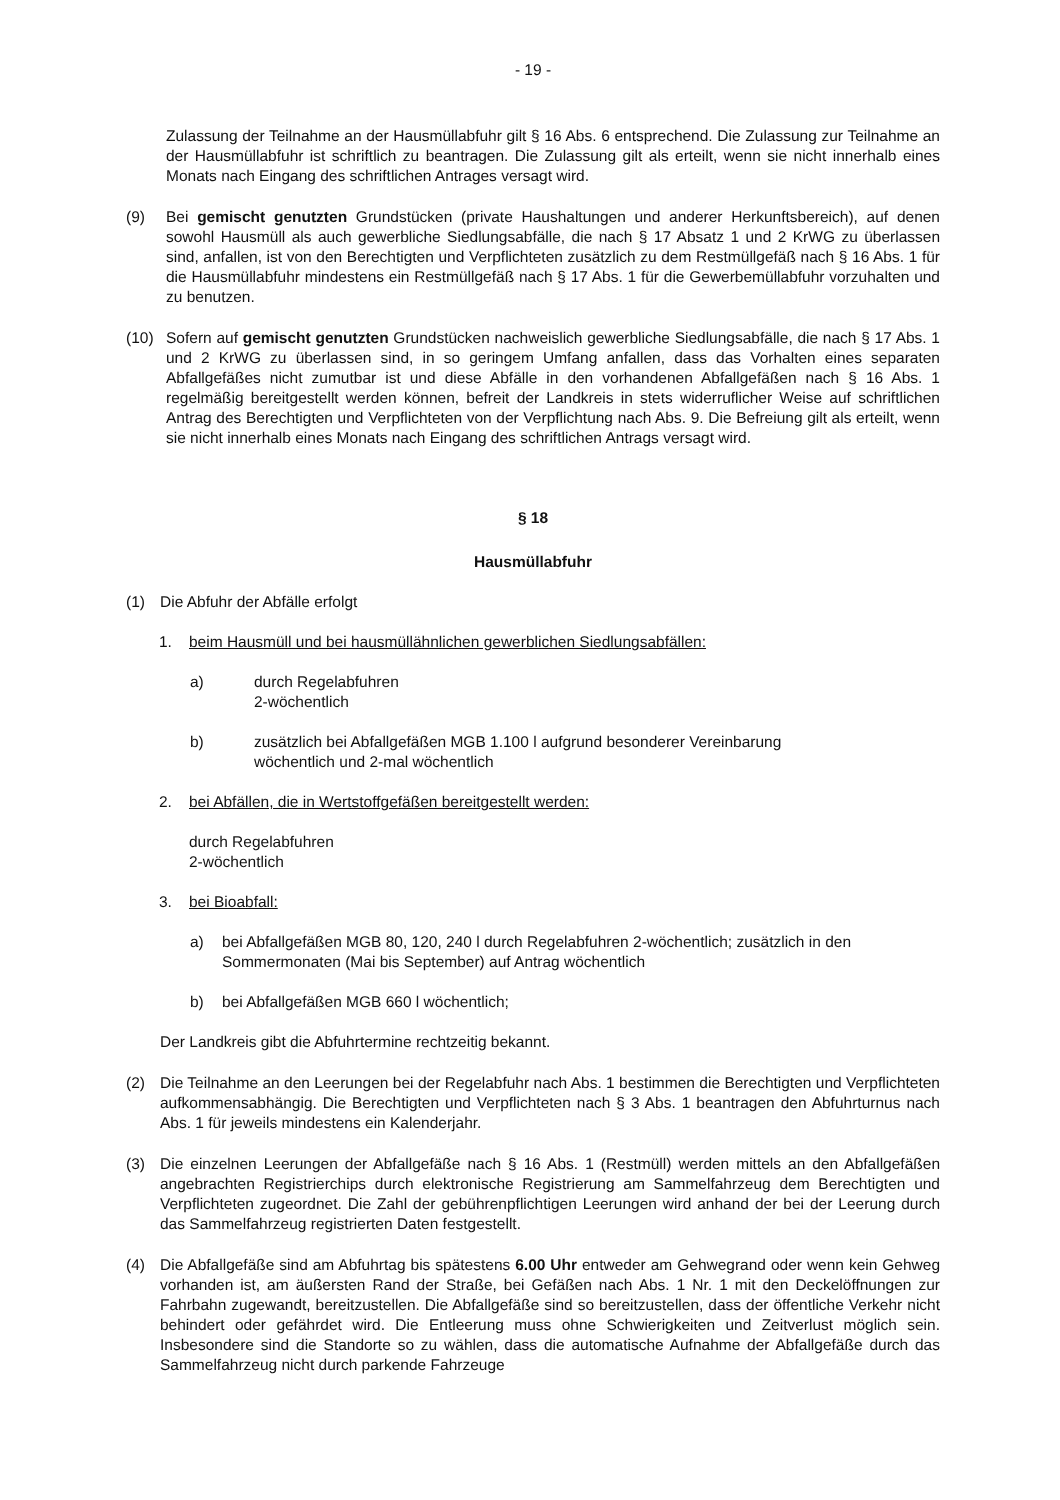- 19 -
Zulassung der Teilnahme an der Hausmüllabfuhr gilt § 16 Abs. 6 entsprechend. Die Zulassung zur Teilnahme an der Hausmüllabfuhr ist schriftlich zu beantragen. Die Zulassung gilt als erteilt, wenn sie nicht innerhalb eines Monats nach Eingang des schriftlichen Antrages versagt wird.
(9) Bei gemischt genutzten Grundstücken (private Haushaltungen und anderer Herkunftsbereich), auf denen sowohl Hausmüll als auch gewerbliche Siedlungsabfälle, die nach § 17 Absatz 1 und 2 KrWG zu überlassen sind, anfallen, ist von den Berechtigten und Verpflichteten zusätzlich zu dem Restmüllgefäß nach § 16 Abs. 1 für die Hausmüllabfuhr mindestens ein Restmüllgefäß nach § 17 Abs. 1 für die Gewerbemüllabfuhr vorzuhalten und zu benutzen.
(10) Sofern auf gemischt genutzten Grundstücken nachweislich gewerbliche Siedlungsabfälle, die nach § 17 Abs. 1 und 2 KrWG zu überlassen sind, in so geringem Umfang anfallen, dass das Vorhalten eines separaten Abfallgefäßes nicht zumutbar ist und diese Abfälle in den vorhandenen Abfallgefäßen nach § 16 Abs. 1 regelmäßig bereitgestellt werden können, befreit der Landkreis in stets widerruflicher Weise auf schriftlichen Antrag des Berechtigten und Verpflichteten von der Verpflichtung nach Abs. 9. Die Befreiung gilt als erteilt, wenn sie nicht innerhalb eines Monats nach Eingang des schriftlichen Antrags versagt wird.
§ 18
Hausmüllabfuhr
(1) Die Abfuhr der Abfälle erfolgt
1. beim Hausmüll und bei hausmüllähnlichen gewerblichen Siedlungsabfällen:
a) durch Regelabfuhren
2-wöchentlich
b) zusätzlich bei Abfallgefäßen MGB 1.100 l aufgrund besonderer Vereinbarung
wöchentlich und 2-mal wöchentlich
2. bei Abfällen, die in Wertstoffgefäßen bereitgestellt werden:
durch Regelabfuhren
2-wöchentlich
3. bei Bioabfall:
a) bei Abfallgefäßen MGB 80, 120, 240 l durch Regelabfuhren 2-wöchentlich; zusätzlich in den Sommermonaten (Mai bis September) auf Antrag wöchentlich
b) bei Abfallgefäßen MGB 660 l wöchentlich;
Der Landkreis gibt die Abfuhrtermine rechtzeitig bekannt.
(2) Die Teilnahme an den Leerungen bei der Regelabfuhr nach Abs. 1 bestimmen die Berechtigten und Verpflichteten aufkommensabhängig. Die Berechtigten und Verpflichteten nach § 3 Abs. 1 beantragen den Abfuhrturnus nach Abs. 1 für jeweils mindestens ein Kalenderjahr.
(3) Die einzelnen Leerungen der Abfallgefäße nach § 16 Abs. 1 (Restmüll) werden mittels an den Abfallgefäßen angebrachten Registrierchips durch elektronische Registrierung am Sammelfahrzeug dem Berechtigten und Verpflichteten zugeordnet. Die Zahl der gebührenpflichtigen Leerungen wird anhand der bei der Leerung durch das Sammelfahrzeug registrierten Daten festgestellt.
(4) Die Abfallgefäße sind am Abfuhrtag bis spätestens 6.00 Uhr entweder am Gehwegrand oder wenn kein Gehweg vorhanden ist, am äußersten Rand der Straße, bei Gefäßen nach Abs. 1 Nr. 1 mit den Deckelöffnungen zur Fahrbahn zugewandt, bereitzustellen. Die Abfallgefäße sind so bereitzustellen, dass der öffentliche Verkehr nicht behindert oder gefährdet wird. Die Entleerung muss ohne Schwierigkeiten und Zeitverlust möglich sein. Insbesondere sind die Standorte so zu wählen, dass die automatische Aufnahme der Abfallgefäße durch das Sammelfahrzeug nicht durch parkende Fahrzeuge